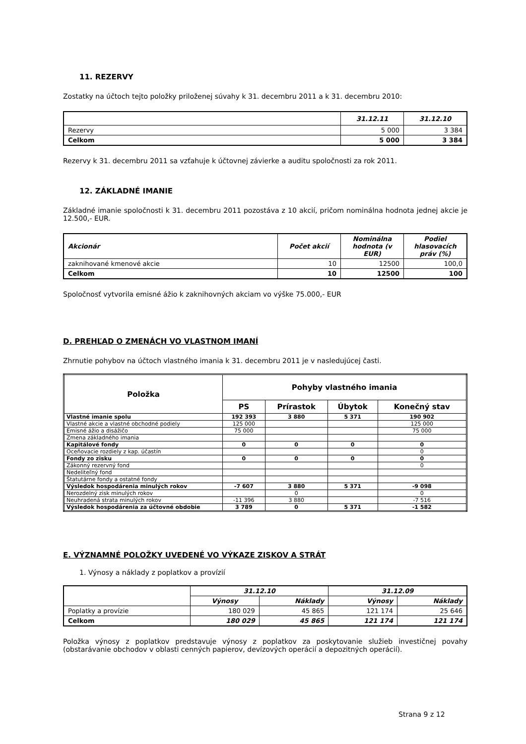11. REZERVY
Zostatky na účtoch tejto položky priloženej súvahy k 31. decembru 2011 a k 31. decembru 2010:
| | 31.12.11 | 31.12.10 |
| --- | --- | --- |
| Rezervy | 5 000 | 3 384 |
| Celkom | 5 000 | 3 384 |
Rezervy k 31. decembru 2011 sa vzťahuje k účtovnej závierke a auditu spoločnosti za rok 2011.
12. ZÁKLADNÉ IMANIE
Základné imanie spoločnosti k 31. decembru 2011 pozostáva z 10 akcií, pričom nominálna hodnota jednej akcie je 12.500,- EUR.
| Akcionár | Počet akcií | Nominálna hodnota (v EUR) | Podiel hlasovacích práv (%) |
| --- | --- | --- | --- |
| zaknihované kmenové akcie | 10 | 12500 | 100,0 |
| Celkom | 10 | 12500 | 100 |
Spoločnosť vytvorila emisné ážio k zaknihovných akciam vo výške 75.000,- EUR
D. PREHĽAD O ZMENÁCH VO VLASTNOM IMANÍ
Zhrnutie pohybov na účtoch vlastného imania k 31. decembru 2011 je v nasledujúcej časti.
| Položka | Pohyby vlastného imania | | | |
| --- | --- | --- | --- | --- |
| | PS | Prírastok | Úbytok | Konečný stav |
| Vlastné imanie spolu | 192 393 | 3 880 | 5 371 | 190 902 |
| Vlastné akcie a vlastné obchodné podiely | 125 000 | | | 125 000 |
| Emisné ážio a disážičo | 75 000 | | | 75 000 |
| Zmena základného imania | | | | |
| Kapitálové fondy | 0 | 0 | 0 | 0 |
| Oceňovacie rozdiely z kap. účastín | | | | 0 |
| Fondy zo zisku | 0 | 0 | 0 | 0 |
| Zákonný rezervný fond | | | | 0 |
| Nedeliteľný fond | | | | |
| Štatutárne fondy a ostatné fondy | | | | |
| Výsledok hospodárenia minulých rokov | -7 607 | 3 880 | 5 371 | -9 098 |
| Nerozdelný zisk minulých rokov | | 0 | | 0 |
| Neuhradená strata minulých rokov | -11 396 | 3 880 | | -7 516 |
| Výsledok hospodárenia za účtovné obdobie | 3 789 | 0 | 5 371 | -1 582 |
E. VÝZNAMNÉ POLOŽKY UVEDENÉ VO VÝKAZE ZISKOV A STRÁT
1. Výnosy a náklady z poplatkov a provízií
| | 31.12.10 | | 31.12.09 | |
| --- | --- | --- | --- | --- |
| | Výnosy | Náklady | Výnosy | Náklady |
| Poplatky a provízie | 180 029 | 45 865 | 121 174 | 25 646 |
| Celkom | 180 029 | 45 865 | 121 174 | 121 174 |
Položka výnosy z poplatkov predstavuje výnosy z poplatkov za poskytovanie služieb investičnej povahy (obstarávanie obchodov v oblasti cenných papierov, devízových operácií a depozitných operácií).
Strana 9 z 12